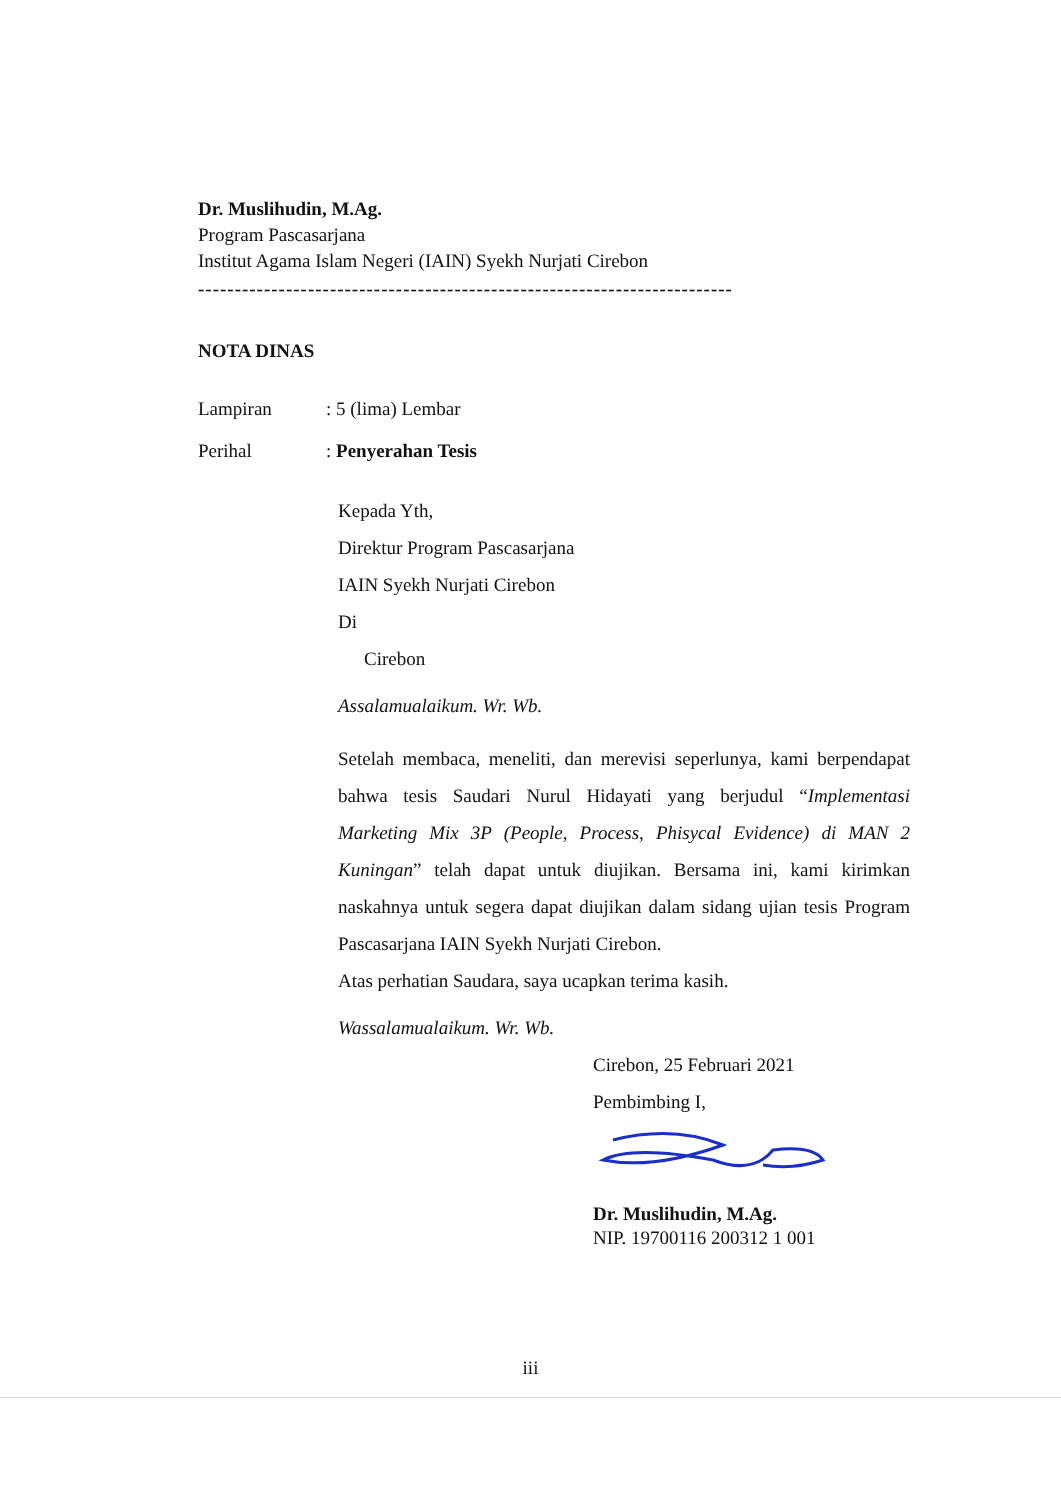Dr. Muslihudin, M.Ag.
Program Pascasarjana
Institut Agama Islam Negeri (IAIN) Syekh Nurjati Cirebon
-------------------------------------------------------------------------------
NOTA DINAS
Lampiran: 5 (lima) Lembar
Perihal: Penyerahan Tesis
Kepada Yth,
Direktur Program Pascasarjana
IAIN Syekh Nurjati Cirebon
Di
Cirebon
Assalamualaikum. Wr. Wb.
Setelah membaca, meneliti, dan merevisi seperlunya, kami berpendapat bahwa tesis Saudari Nurul Hidayati yang berjudul “Implementasi Marketing Mix 3P (People, Process, Phisycal Evidence) di MAN 2 Kuningan” telah dapat untuk diujikan. Bersama ini, kami kirimkan naskahnya untuk segera dapat diujikan dalam sidang ujian tesis Program Pascasarjana IAIN Syekh Nurjati Cirebon.
Atas perhatian Saudara, saya ucapkan terima kasih.
Wassalamualaikum. Wr. Wb.
Cirebon, 25 Februari 2021
Pembimbing I,
Dr. Muslihudin, M.Ag.
NIP. 19700116 200312 1 001
iii